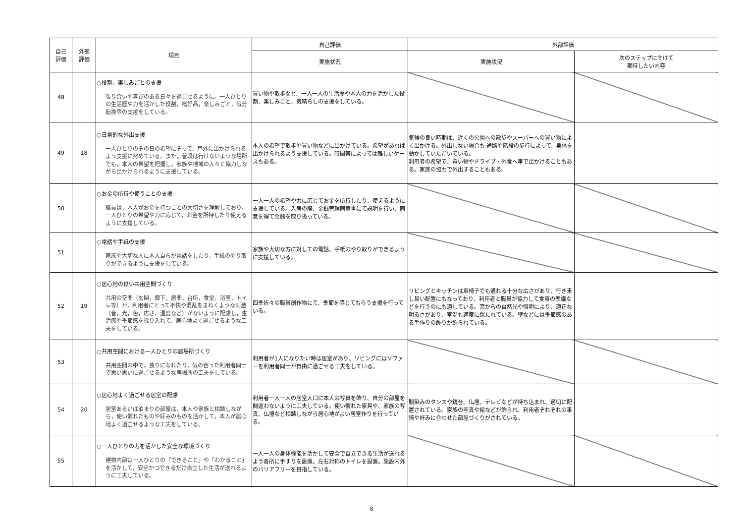| 自己 評価 | 外部 評価 | 項目 | 自己評価 | 外部評価 | |
| --- | --- | --- | --- | --- | --- |
| | | | 実施状況 | 実施状況 | 次のステップに向けて 期待したい内容 |
| 48 | | ○役割，楽しみごとの支援 張り合いや喜びのある日々を過ごせるように，一人ひとりの生活歴や力を活かした役割，嗜好品，楽しみごと，気分転換等の支援をしている。 | 買い物や散歩など、一人一人の生活歴や本人の力を活かした役割、楽しみごと、気晴らしの支援をしている。 | | |
| 49 | 18 | ○日常的な外出支援 一人ひとりのその日の希望にそって，戸外に出かけられるよう支援に努めている。また，普段は行けないような場所でも，本人の希望を把握し，家族や地域の人々と協力しながら出かけられるように支援している。 | 本人の希望で散歩や買い物などに出かけている。希望があれば出かけられるよう支援している。時間帯によっては難しいケースもある。 | 気候の良い時期は、近くの公園への散歩やスーパーへの買い物によく出かける。外出しない場合も 通路や階段の歩行によって、身体を動かしていただいている。 利用者の希望で、買い物やドライブ・外食へ車で出かけることもある。家族の協力で外出することもある。 | |
| 50 | | ○お金の所持や使うことの支援 職員は，本人がお金を持つことの大切さを理解しており，一人ひとりの希望や力に応じて，お金を所持したり使えるように支援している。 | 一人一人の希望や力に応じてお金を所持したり、使えるように支援している。入居の際、金銭管理同意書にて説明を行い、同意を得て金銭を取り扱っている。 | | |
| 51 | | ○電話や手紙の支援 家族や大切な人に本人自らが電話をしたり，手紙のやり取りができるように支援をしている。 | 家族や大切な方に対しての電話、手紙のやり取りができるように支援している。 | | |
| 52 | 19 | ○居心地の良い共用空間づくり 共用の空間（玄関，廊下，居間，台所，食堂，浴室，トイレ等）が，利用者にとって不快や混乱をまねくような刺激（音，光，色，広さ，温度など）がないように配慮し，生活感や季節感を採り入れて，居心地よく過ごせるような工夫をしている。 | 四季折々の職員創作物にて、季節を感じてもらう支援を行っている。 | リビングとキッチンは車椅子でも通れる十分な広さがあり、行き来し易い配置にもなっており、利用者と職員が協力して食事の準備などを行うのにも適している。窓からの自然光や照明により、適正な明るさがあり、室温も適度に保たれている。壁などには季節感のある手作りの飾りが飾られている。 | |
| 53 | | ○共用空間における一人ひとりの居場所づくり 共用空間の中で，独りになれたり，気の合った利用者同士で思い思いに過ごせるような居場所の工夫をしている。 | 利用者が1人になりたい時は居室があり、リビングにはソファーを利用者同士が自由に過ごせる工夫をしている。 | | |
| 54 | 20 | ○居心地よく過ごせる居室の配慮 居室あるいは泊まりの部屋は，本人や家族と相談しながら，使い慣れたものや好みのものを活かして，本人が居心地よく過ごせるような工夫をしている。 | 利用者一人一人の居室入口に本人の写真を飾り、自分の部屋を間違わないように工夫している。使い慣れた家具や、家族の写真、仏壇など相談しながら居心地がよい居室作りを行っている。 | 馴染みのタンスや鏡台、仏壇、テレビなどが持ち込まれ、適切に配置されている。家族の写真や絵などが飾られ、利用者ぞれぞれの事情や好みに合わせた部屋づくりがされている。 | |
| 55 | | ○一人ひとりの力を活かした安全な環境づくり 建物内部は一人ひとりの「できること」や「わかること」を活かして，安全かつできるだけ自立した生活が送れるように工夫している。 | 一人一人の身体機能を活かして安全で自立できる生活が送れるよう各所に手すりを設置。左右対称のトイレを設置。施設内外のバリアフリーを目指している。 | | |
8